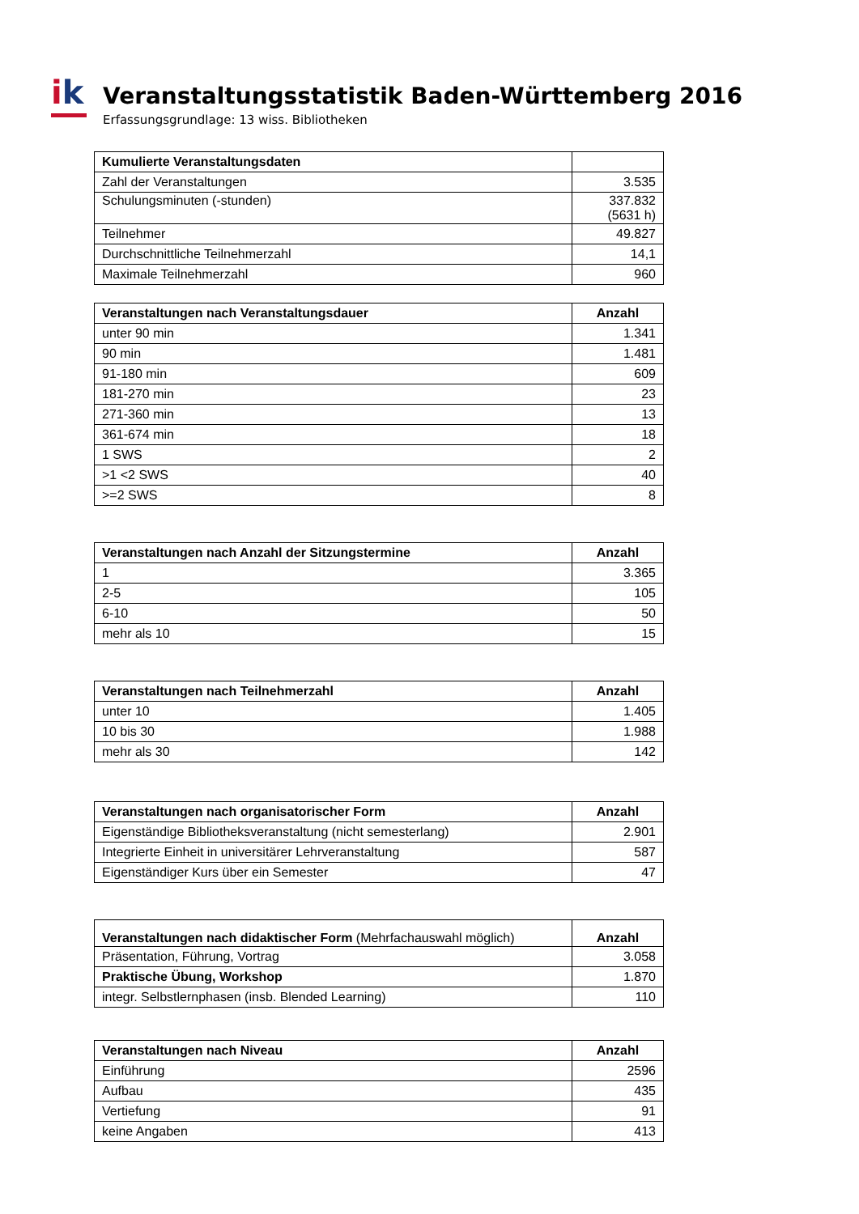ik
Veranstaltungsstatistik Baden-Württemberg 2016
Erfassungsgrundlage: 13 wiss. Bibliotheken
| Kumulierte Veranstaltungsdaten | |
| --- | --- |
| Zahl der Veranstaltungen | 3.535 |
| Schulungsminuten (-stunden) | 337.832 (5631 h) |
| Teilnehmer | 49.827 |
| Durchschnittliche Teilnehmerzahl | 14,1 |
| Maximale Teilnehmerzahl | 960 |
| Veranstaltungen nach Veranstaltungsdauer | Anzahl |
| --- | --- |
| unter 90 min | 1.341 |
| 90 min | 1.481 |
| 91-180 min | 609 |
| 181-270 min | 23 |
| 271-360 min | 13 |
| 361-674 min | 18 |
| 1 SWS | 2 |
| >1 <2 SWS | 40 |
| >=2 SWS | 8 |
| Veranstaltungen nach Anzahl der Sitzungstermine | Anzahl |
| --- | --- |
| 1 | 3.365 |
| 2-5 | 105 |
| 6-10 | 50 |
| mehr als 10 | 15 |
| Veranstaltungen nach Teilnehmerzahl | Anzahl |
| --- | --- |
| unter 10 | 1.405 |
| 10 bis 30 | 1.988 |
| mehr als 30 | 142 |
| Veranstaltungen nach organisatorischer Form | Anzahl |
| --- | --- |
| Eigenständige Bibliotheksveranstaltung (nicht semesterlang) | 2.901 |
| Integrierte Einheit in universitärer Lehrveranstaltung | 587 |
| Eigenständiger Kurs über ein Semester | 47 |
| Veranstaltungen nach didaktischer Form (Mehrfachauswahl möglich) | Anzahl |
| --- | --- |
| Präsentation, Führung, Vortrag | 3.058 |
| Praktische Übung, Workshop | 1.870 |
| integr. Selbstlernphasen (insb. Blended Learning) | 110 |
| Veranstaltungen nach Niveau | Anzahl |
| --- | --- |
| Einführung | 2596 |
| Aufbau | 435 |
| Vertiefung | 91 |
| keine Angaben | 413 |